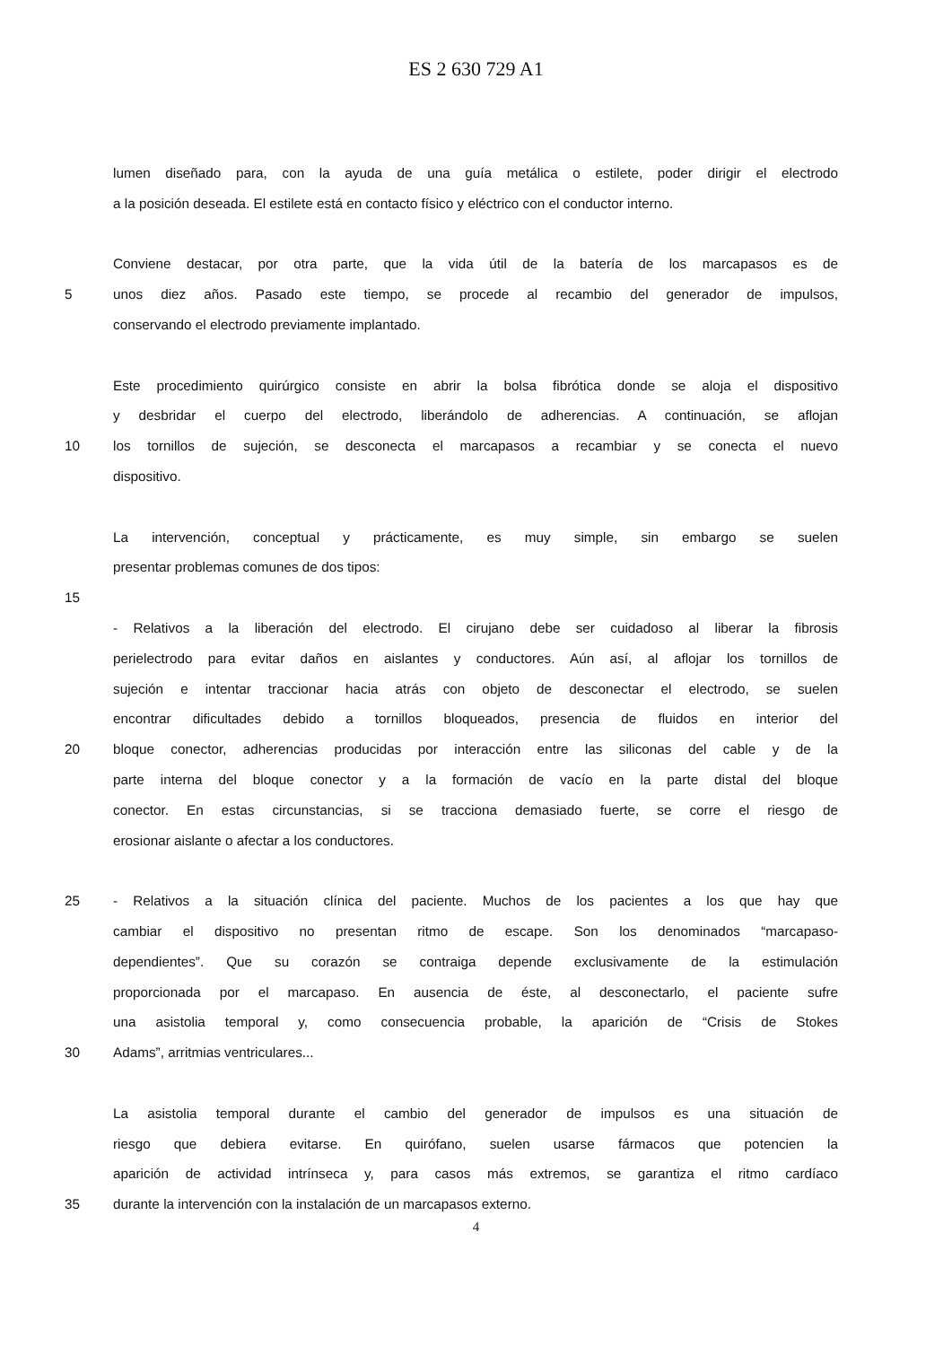ES 2 630 729 A1
lumen diseñado para, con la ayuda de una guía metálica o estilete, poder dirigir el electrodo
a la posición deseada. El estilete está en contacto físico y eléctrico con el conductor interno.
Conviene destacar, por otra parte, que la vida útil de la batería de los marcapasos es de
5 unos diez años. Pasado este tiempo, se procede al recambio del generador de impulsos,
conservando el electrodo previamente implantado.
Este procedimiento quirúrgico consiste en abrir la bolsa fibrótica donde se aloja el dispositivo
y desbridar el cuerpo del electrodo, liberándolo de adherencias. A continuación, se aflojan
10 los tornillos de sujeción, se desconecta el marcapasos a recambiar y se conecta el nuevo
dispositivo.
La intervención, conceptual y prácticamente, es muy simple, sin embargo se suelen
presentar problemas comunes de dos tipos:
15
- Relativos a la liberación del electrodo. El cirujano debe ser cuidadoso al liberar la fibrosis
perielectrodo para evitar daños en aislantes y conductores. Aún así, al aflojar los tornillos de
sujeción e intentar traccionar hacia atrás con objeto de desconectar el electrodo, se suelen
encontrar dificultades debido a tornillos bloqueados, presencia de fluidos en interior del
20 bloque conector, adherencias producidas por interacción entre las siliconas del cable y de la
parte interna del bloque conector y a la formación de vacío en la parte distal del bloque
conector. En estas circunstancias, si se tracciona demasiado fuerte, se corre el riesgo de
erosionar aislante o afectar a los conductores.
25 - Relativos a la situación clínica del paciente. Muchos de los pacientes a los que hay que
cambiar el dispositivo no presentan ritmo de escape. Son los denominados “marcapaso-
dependientes”. Que su corazón se contraiga depende exclusivamente de la estimulación
proporcionada por el marcapaso. En ausencia de éste, al desconectarlo, el paciente sufre
una asistolia temporal y, como consecuencia probable, la aparición de “Crisis de Stokes
30 Adams”, arritmias ventriculares...
La asistolia temporal durante el cambio del generador de impulsos es una situación de
riesgo que debiera evitarse. En quirófano, suelen usarse fármacos que potencien la
aparición de actividad intrínseca y, para casos más extremos, se garantiza el ritmo cardíaco
35 durante la intervención con la instalación de un marcapasos externo.
4